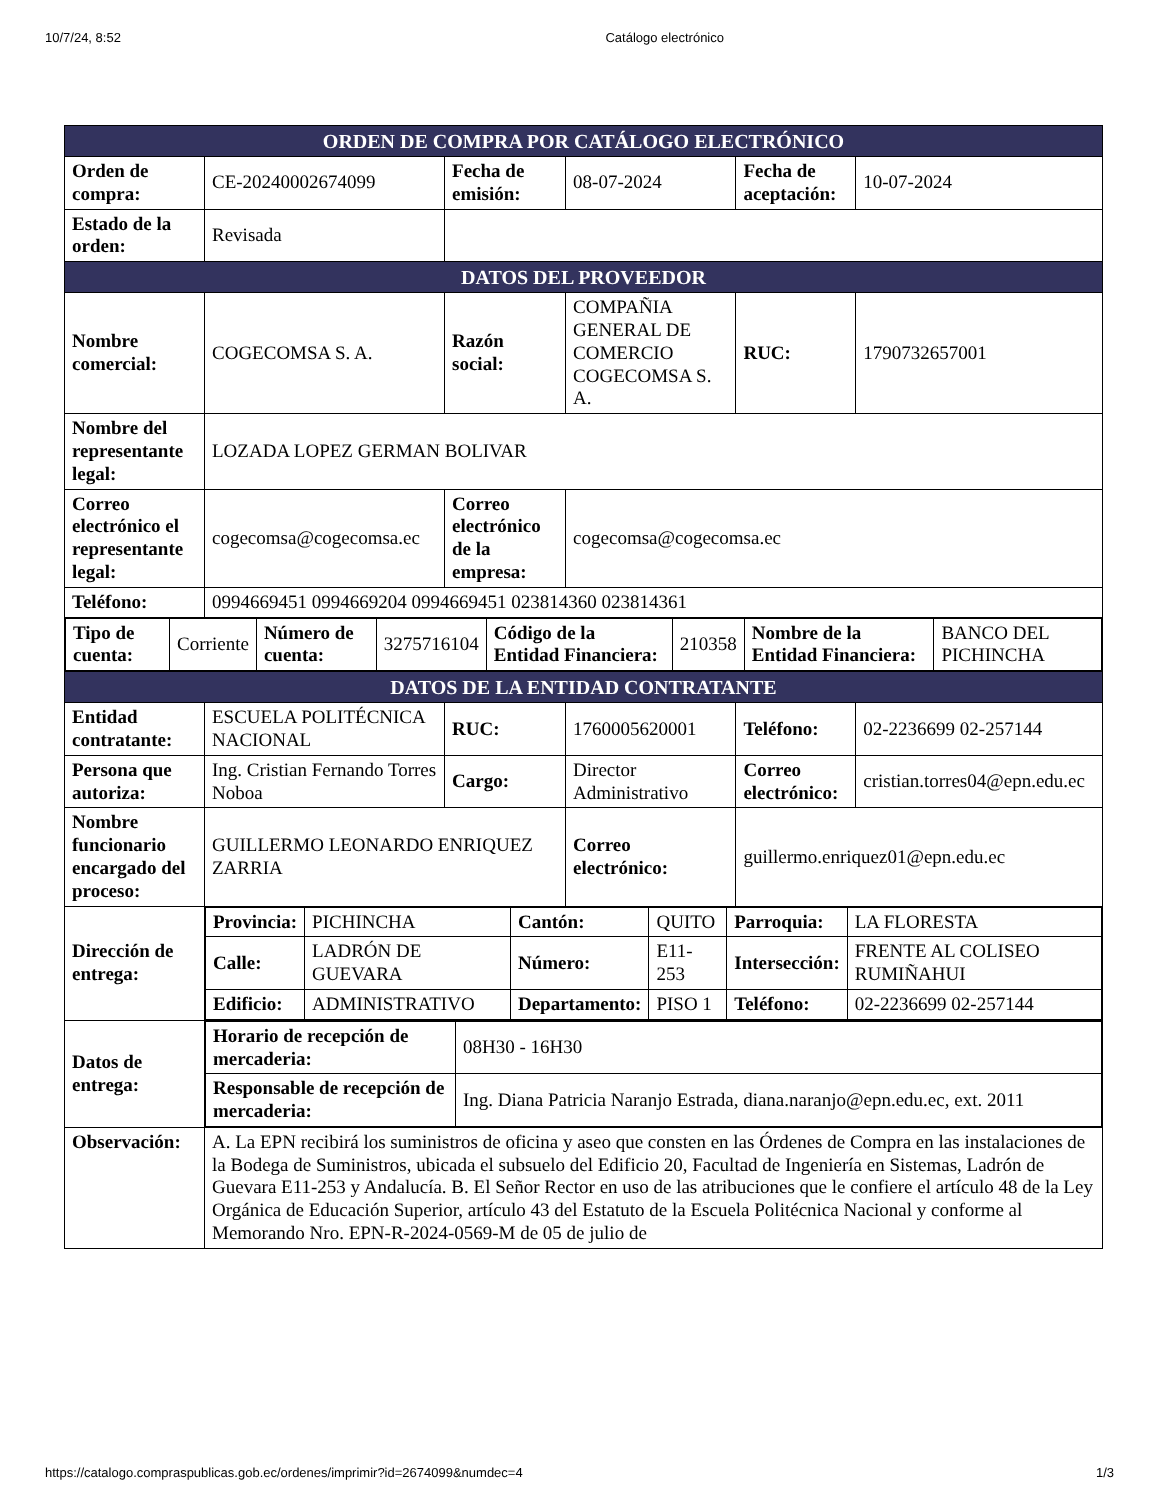10/7/24, 8:52 Catálogo electrónico
| ORDEN DE COMPRA POR CATÁLOGO ELECTRÓNICO | | | | | |
| Orden de compra: | CE-20240002674099 | Fecha de emisión: | 08-07-2024 | Fecha de aceptación: | 10-07-2024 |
| Estado de la orden: | Revisada | | | | |
| DATOS DEL PROVEEDOR | | | | | |
| Nombre comercial: | COGECOMSA S. A. | Razón social: | COMPAÑIA GENERAL DE COMERCIO COGECOMSA S. A. | RUC: | 1790732657001 |
| Nombre del representante legal: | LOZADA LOPEZ GERMAN BOLIVAR | | | | |
| Correo electrónico el representante legal: | cogecomsa@cogecomsa.ec | Correo electrónico de la empresa: | cogecomsa@cogecomsa.ec | | |
| Teléfono: | 0994669451 0994669204 0994669451 023814360 023814361 | | | | |
| / Tipo de cuenta: / Corriente / Número de cuenta: / 3275716104 / Código de la Entidad Financiera: / 210358 / Nombre de la Entidad Financiera: / BANCO DEL PICHINCHA / | | | | | |
| DATOS DE LA ENTIDAD CONTRATANTE | | | | | |
| Entidad contratante: | ESCUELA POLITÉCNICA NACIONAL | RUC: | 1760005620001 | Teléfono: | 02-2236699 02-257144 |
| Persona que autoriza: | Ing. Cristian Fernando Torres Noboa | Cargo: | Director Administrativo | Correo electrónico: | cristian.torres04@epn.edu.ec |
| Nombre funcionario encargado del proceso: | GUILLERMO LEONARDO ENRIQUEZ ZARRIA | | Correo electrónico: | guillermo.enriquez01@epn.edu.ec | |
| Dirección de entrega: | / Provincia: / PICHINCHA / Cantón: / QUITO / Parroquia: / LA FLORESTA / / Calle: / LADRÓN DE GUEVARA / Número: / E11-253 / Intersección: / FRENTE AL COLISEO RUMIÑAHUI / / Edificio: / ADMINISTRATIVO / Departamento: / PISO 1 / Teléfono: / 02-2236699 02-257144 / | | | | |
| Datos de entrega: | / Horario de recepción de mercaderia: / 08H30 - 16H30 / / Responsable de recepción de mercaderia: / Ing. Diana Patricia Naranjo Estrada, diana.naranjo@epn.edu.ec, ext. 2011 / | | | | |
| Observación: | A. La EPN recibirá los suministros de oficina y aseo que consten en las Órdenes de Compra en las instalaciones de la Bodega de Suministros, ubicada el subsuelo del Edificio 20, Facultad de Ingeniería en Sistemas, Ladrón de Guevara E11-253 y Andalucía. B. El Señor Rector en uso de las atribuciones que le confiere el artículo 48 de la Ley Orgánica de Educación Superior, artículo 43 del Estatuto de la Escuela Politécnica Nacional y conforme al Memorando Nro. EPN-R-2024-0569-M de 05 de julio de | | | | |
https://catalogo.compraspublicas.gob.ec/ordenes/imprimir?id=2674099&numdec=4 1/3